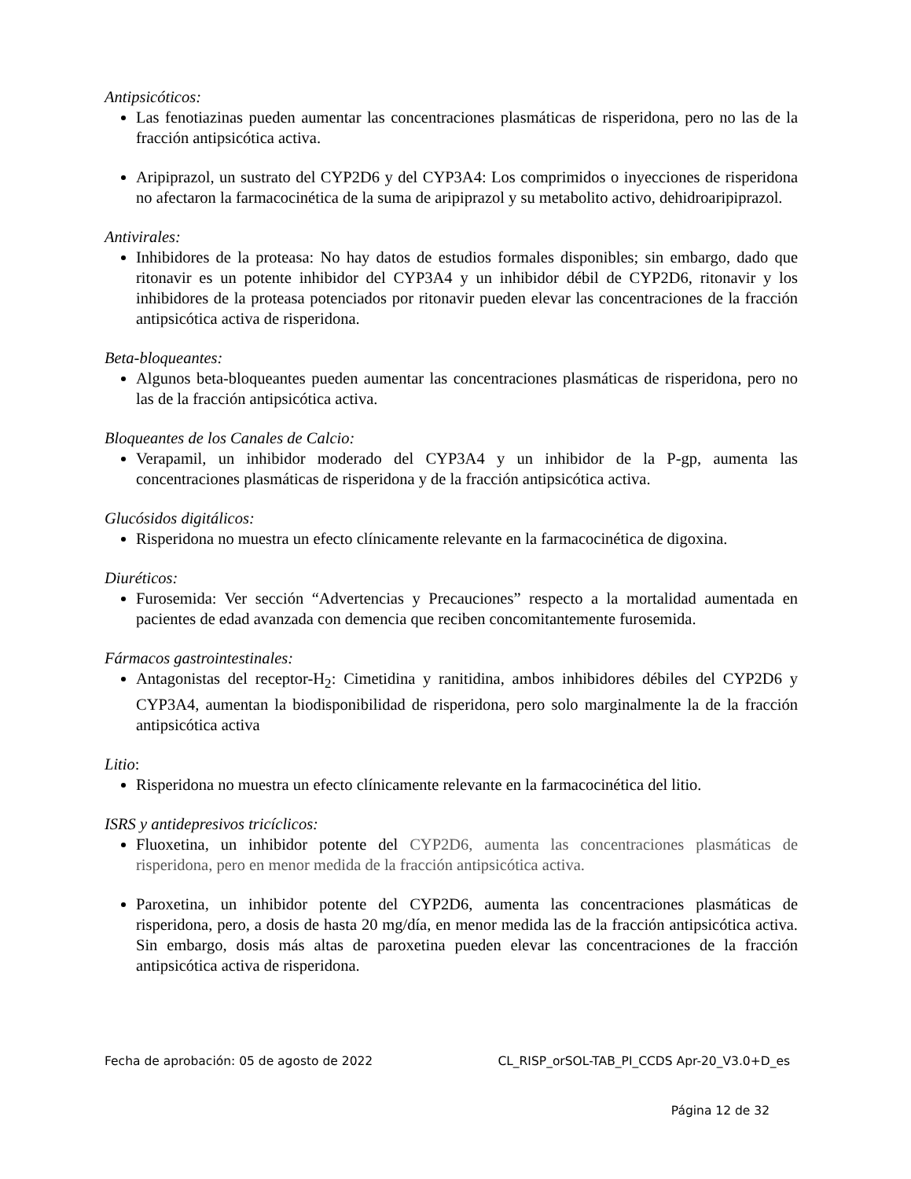Antipsicóticos:
Las fenotiazinas pueden aumentar las concentraciones plasmáticas de risperidona, pero no las de la fracción antipsicótica activa.
Aripiprazol, un sustrato del CYP2D6 y del CYP3A4: Los comprimidos o inyecciones de risperidona no afectaron la farmacocinética de la suma de aripiprazol y su metabolito activo, dehidroaripiprazol.
Antivirales:
Inhibidores de la proteasa: No hay datos de estudios formales disponibles; sin embargo, dado que ritonavir es un potente inhibidor del CYP3A4 y un inhibidor débil de CYP2D6, ritonavir y los inhibidores de la proteasa potenciados por ritonavir pueden elevar las concentraciones de la fracción antipsicótica activa de risperidona.
Beta-bloqueantes:
Algunos beta-bloqueantes pueden aumentar las concentraciones plasmáticas de risperidona, pero no las de la fracción antipsicótica activa.
Bloqueantes de los Canales de Calcio:
Verapamil, un inhibidor moderado del CYP3A4 y un inhibidor de la P-gp, aumenta las concentraciones plasmáticas de risperidona y de la fracción antipsicótica activa.
Glucósidos digitálicos:
Risperidona no muestra un efecto clínicamente relevante en la farmacocinética de digoxina.
Diuréticos:
Furosemida: Ver sección “Advertencias y Precauciones” respecto a la mortalidad aumentada en pacientes de edad avanzada con demencia que reciben concomitantemente furosemida.
Fármacos gastrointestinales:
Antagonistas del receptor-H<sub>2</sub>: Cimetidina y ranitidina, ambos inhibidores débiles del CYP2D6 y CYP3A4, aumentan la biodisponibilidad de risperidona, pero solo marginalmente la de la fracción antipsicótica activa
Litio:
Risperidona no muestra un efecto clínicamente relevante en la farmacocinética del litio.
ISRS y antidepresivos tricíclicos:
Fluoxetina, un inhibidor potente del CYP2D6, aumenta las concentraciones plasmáticas de risperidona, pero en menor medida de la fracción antipsicótica activa.
Paroxetina, un inhibidor potente del CYP2D6, aumenta las concentraciones plasmáticas de risperidona, pero, a dosis de hasta 20 mg/día, en menor medida las de la fracción antipsicótica activa. Sin embargo, dosis más altas de paroxetina pueden elevar las concentraciones de la fracción antipsicótica activa de risperidona.
Fecha de aprobación: 05 de agosto de 2022 CL_RISP_orSOL-TAB_PI_CCDS Apr-20_V3.0+D_es
Página 12 de 32